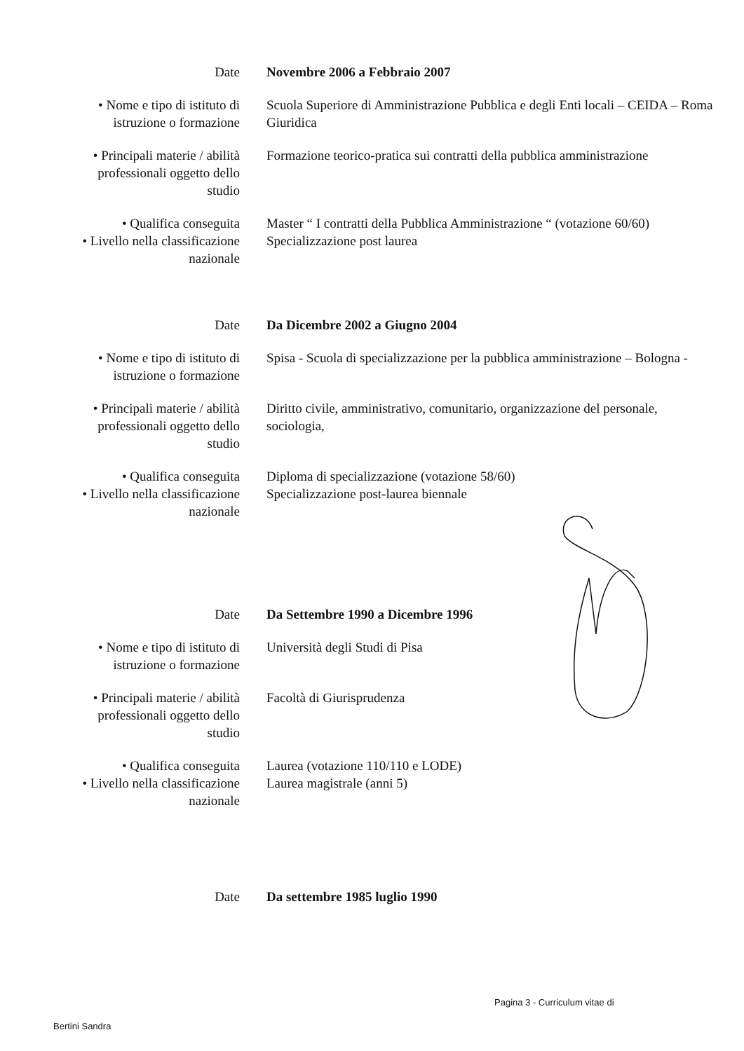| Date | Novembre 2006 a Febbraio 2007 |
| • Nome e tipo di istituto di istruzione o formazione | Scuola Superiore di Amministrazione Pubblica e degli Enti locali – CEIDA – Roma Giuridica |
| • Principali materie / abilità professionali oggetto dello studio | Formazione teorico-pratica sui contratti della pubblica amministrazione |
| • Qualifica conseguita • Livello nella classificazione nazionale | Master “ I contratti della Pubblica Amministrazione “ (votazione 60/60) Specializzazione post laurea |
| Date | Da Dicembre 2002 a Giugno 2004 |
| • Nome e tipo di istituto di istruzione o formazione | Spisa - Scuola di specializzazione per la pubblica amministrazione – Bologna - |
| • Principali materie / abilità professionali oggetto dello studio | Diritto civile, amministrativo, comunitario, organizzazione del personale, sociologia, |
| • Qualifica conseguita • Livello nella classificazione nazionale | Diploma di specializzazione (votazione 58/60) Specializzazione post-laurea biennale |
| Date | Da Settembre 1990 a Dicembre 1996 |
| • Nome e tipo di istituto di istruzione o formazione | Università degli Studi di Pisa |
| • Principali materie / abilità professionali oggetto dello studio | Facoltà di Giurisprudenza |
| • Qualifica conseguita • Livello nella classificazione nazionale | Laurea (votazione 110/110 e LODE) Laurea magistrale (anni 5) |
| Date | Da settembre 1985 luglio 1990 |
Pagina 3 - Curriculum vitae di
Bertini Sandra